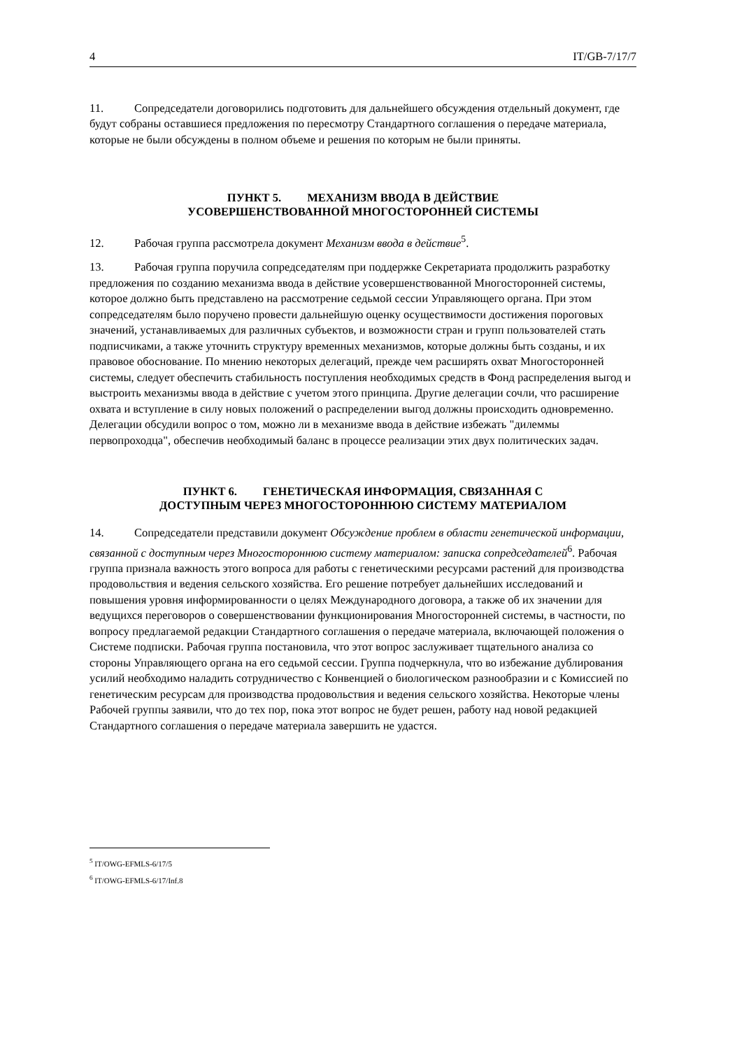4 IT/GB-7/17/7
11. Сопредседатели договорились подготовить для дальнейшего обсуждения отдельный документ, где будут собраны оставшиеся предложения по пересмотру Стандартного соглашения о передаче материала, которые не были обсуждены в полном объеме и решения по которым не были приняты.
ПУНКТ 5. МЕХАНИЗМ ВВОДА В ДЕЙСТВИЕ
УСОВЕРШЕНСТВОВАННОЙ МНОГОСТОРОННЕЙ СИСТЕМЫ
12. Рабочая группа рассмотрела документ Механизм ввода в действие<sup>5</sup>.
13. Рабочая группа поручила сопредседателям при поддержке Секретариата продолжить разработку предложения по созданию механизма ввода в действие усовершенствованной Многосторонней системы, которое должно быть представлено на рассмотрение седьмой сессии Управляющего органа. При этом сопредседателям было поручено провести дальнейшую оценку осуществимости достижения пороговых значений, устанавливаемых для различных субъектов, и возможности стран и групп пользователей стать подписчиками, а также уточнить структуру временных механизмов, которые должны быть созданы, и их правовое обоснование. По мнению некоторых делегаций, прежде чем расширять охват Многосторонней системы, следует обеспечить стабильность поступления необходимых средств в Фонд распределения выгод и выстроить механизмы ввода в действие с учетом этого принципа. Другие делегации сочли, что расширение охвата и вступление в силу новых положений о распределении выгод должны происходить одновременно. Делегации обсудили вопрос о том, можно ли в механизме ввода в действие избежать "дилеммы первопроходца", обеспечив необходимый баланс в процессе реализации этих двух политических задач.
ПУНКТ 6. ГЕНЕТИЧЕСКАЯ ИНФОРМАЦИЯ, СВЯЗАННАЯ С
ДОСТУПНЫМ ЧЕРЕЗ МНОГОСТОРОННЮЮ СИСТЕМУ МАТЕРИАЛОМ
14. Сопредседатели представили документ Обсуждение проблем в области генетической информации, связанной с доступным через Многостороннюю систему материалом: записка сопредседателей<sup>6</sup>. Рабочая группа признала важность этого вопроса для работы с генетическими ресурсами растений для производства продовольствия и ведения сельского хозяйства. Его решение потребует дальнейших исследований и повышения уровня информированности о целях Международного договора, а также об их значении для ведущихся переговоров о совершенствовании функционирования Многосторонней системы, в частности, по вопросу предлагаемой редакции Стандартного соглашения о передаче материала, включающей положения о Системе подписки. Рабочая группа постановила, что этот вопрос заслуживает тщательного анализа со стороны Управляющего органа на его седьмой сессии. Группа подчеркнула, что во избежание дублирования усилий необходимо наладить сотрудничество с Конвенцией о биологическом разнообразии и с Комиссией по генетическим ресурсам для производства продовольствия и ведения сельского хозяйства. Некоторые члены Рабочей группы заявили, что до тех пор, пока этот вопрос не будет решен, работу над новой редакцией Стандартного соглашения о передаче материала завершить не удастся.
<sup>5</sup> IT/OWG-EFMLS-6/17/5
<sup>6</sup> IT/OWG-EFMLS-6/17/Inf.8